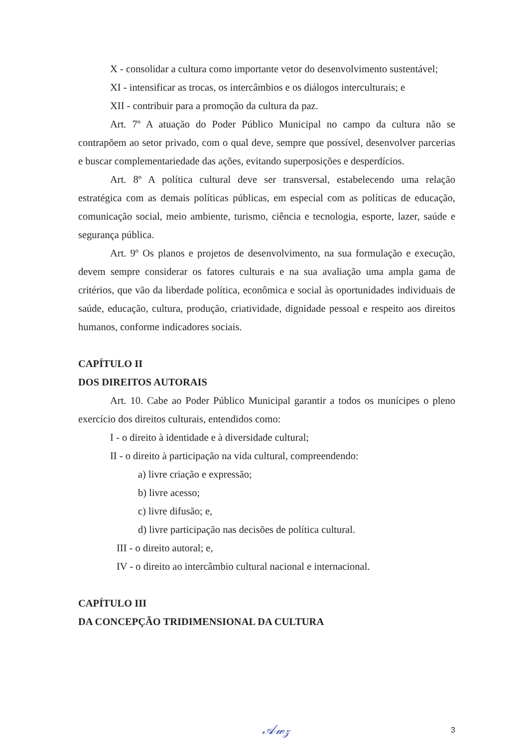X - consolidar a cultura como importante vetor do desenvolvimento sustentável;
XI - intensificar as trocas, os intercâmbios e os diálogos interculturais; e
XII - contribuir para a promoção da cultura da paz.
Art. 7º A atuação do Poder Público Municipal no campo da cultura não se contrapõem ao setor privado, com o qual deve, sempre que possível, desenvolver parcerias e buscar complementariedade das ações, evitando superposições e desperdícios.
Art. 8º A política cultural deve ser transversal, estabelecendo uma relação estratégica com as demais políticas públicas, em especial com as políticas de educação, comunicação social, meio ambiente, turismo, ciência e tecnologia, esporte, lazer, saúde e segurança pública.
Art. 9º Os planos e projetos de desenvolvimento, na sua formulação e execução, devem sempre considerar os fatores culturais e na sua avaliação uma ampla gama de critérios, que vão da liberdade política, econômica e social às oportunidades individuais de saúde, educação, cultura, produção, criatividade, dignidade pessoal e respeito aos direitos humanos, conforme indicadores sociais.
CAPÍTULO II
DOS DIREITOS AUTORAIS
Art. 10. Cabe ao Poder Público Municipal garantir a todos os munícipes o pleno exercício dos direitos culturais, entendidos como:
I - o direito à identidade e à diversidade cultural;
II - o direito à participação na vida cultural, compreendendo:
a) livre criação e expressão;
b) livre acesso;
c) livre difusão; e,
d) livre participação nas decisões de política cultural.
III - o direito autoral; e,
IV - o direito ao intercâmbio cultural nacional e internacional.
CAPÍTULO III
DA CONCEPÇÃO TRIDIMENSIONAL DA CULTURA
𝒜𝓌𝓏 3